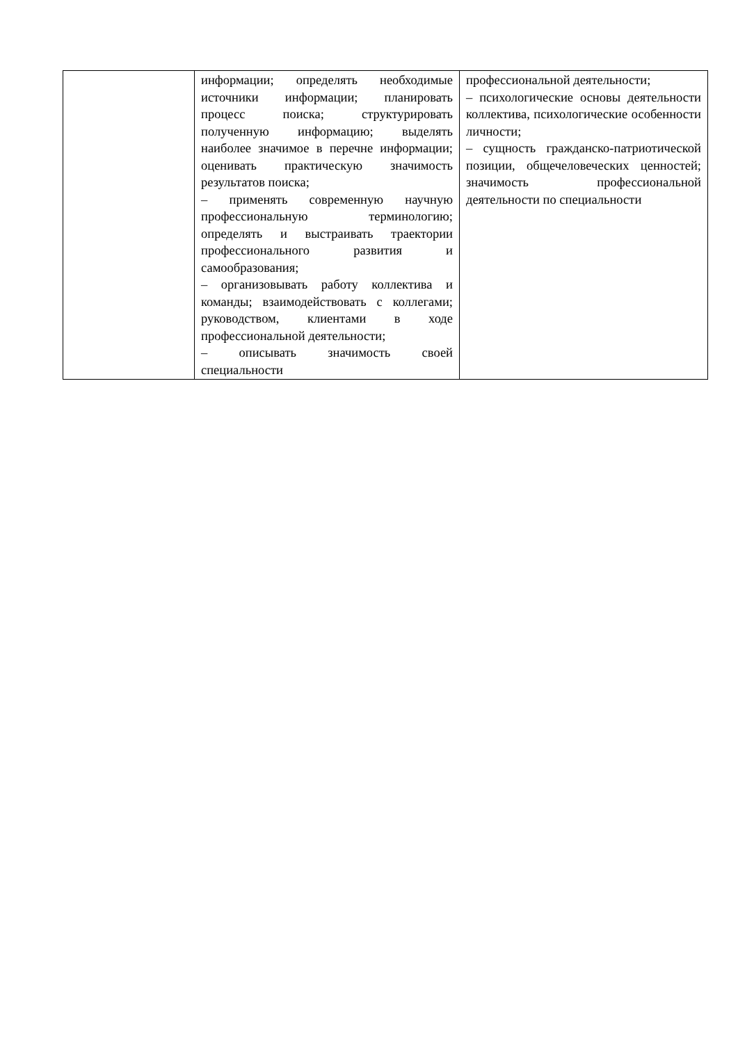| | информации; определять необходимые источники информации; планировать процесс поиска; структурировать полученную информацию; выделять наиболее значимое в перечне информации; оценивать практическую значимость результатов поиска; – применять современную научную профессиональную терминологию; определять и выстраивать траектории профессионального развития и самообразования; – организовывать работу коллектива и команды; взаимодействовать с коллегами; руководством, клиентами в ходе профессиональной деятельности; – описывать значимость своей специальности | профессиональной деятельности; – психологические основы деятельности коллектива, психологические особенности личности; – сущность гражданско-патриотической позиции, общечеловеческих ценностей; значимость профессиональной деятельности по специальности |